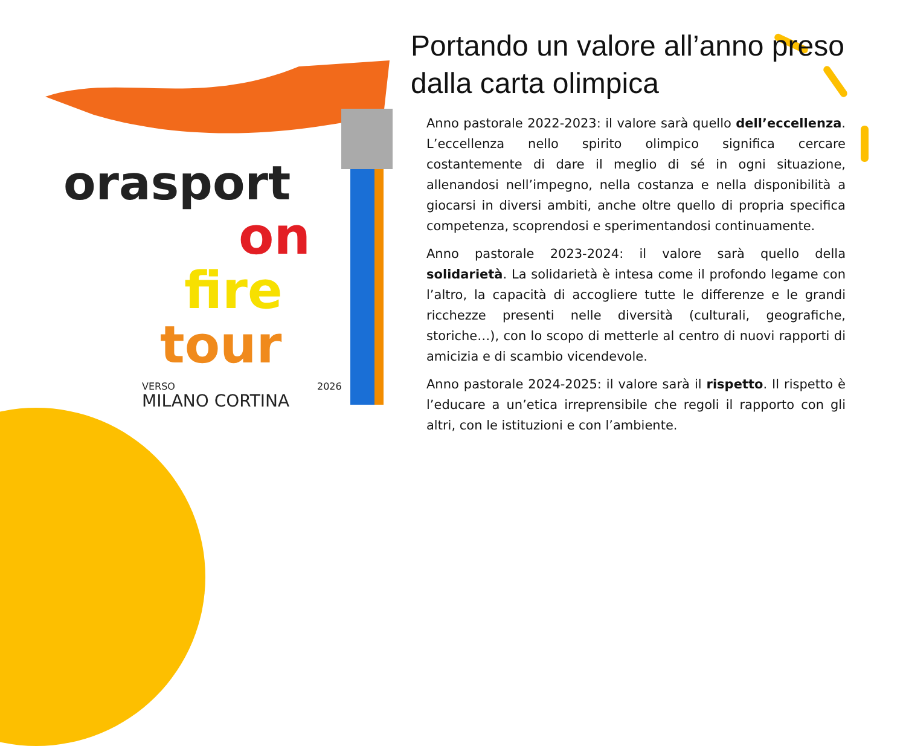orasport
on
fire
tour
VERSO
2026
MILANO CORTINA
Portando un valore all’anno preso dalla carta olimpica
Anno pastorale 2022-2023: il valore sarà quello dell’eccellenza. L’eccellenza nello spirito olimpico significa cercare costantemente di dare il meglio di sé in ogni situazione, allenandosi nell’impegno, nella costanza e nella disponibilità a giocarsi in diversi ambiti, anche oltre quello di propria specifica competenza, scoprendosi e sperimentandosi continuamente.
Anno pastorale 2023-2024: il valore sarà quello della solidarietà. La solidarietà è intesa come il profondo legame con l’altro, la capacità di accogliere tutte le differenze e le grandi ricchezze presenti nelle diversità (culturali, geografiche, storiche…), con lo scopo di metterle al centro di nuovi rapporti di amicizia e di scambio vicendevole.
Anno pastorale 2024-2025: il valore sarà il rispetto. Il rispetto è l’educare a un’etica irreprensibile che regoli il rapporto con gli altri, con le istituzioni e con l’ambiente.